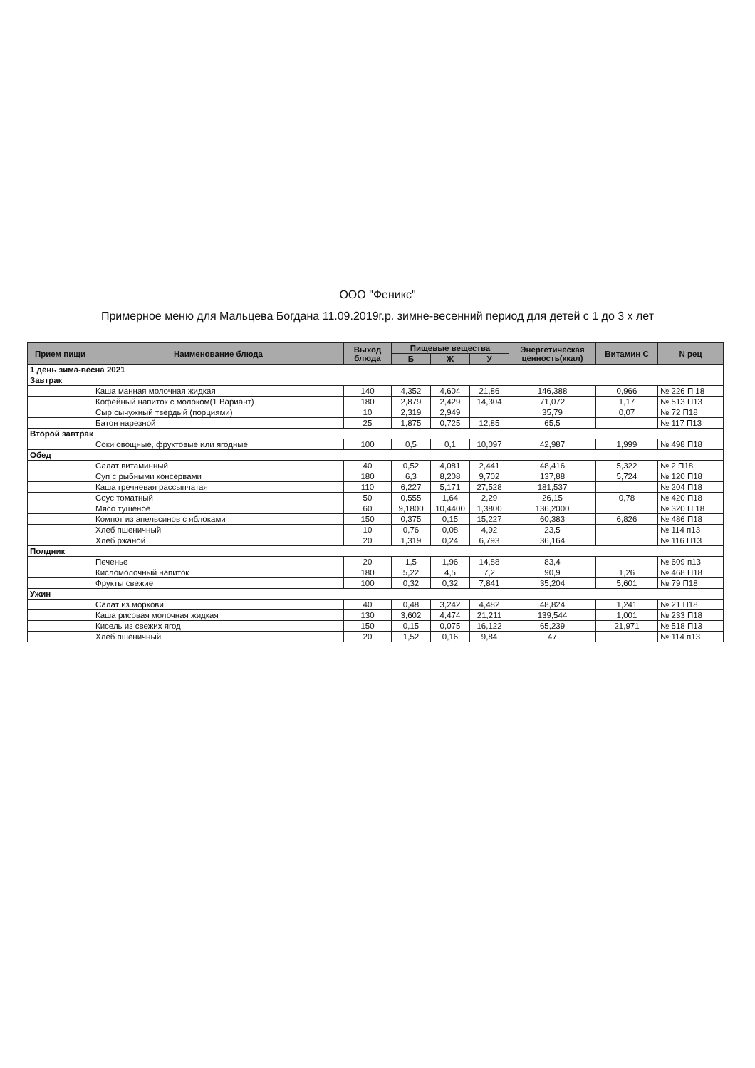ООО "Феникс"
Примерное меню для Мальцева Богдана 11.09.2019г.р. зимне-весенний период для детей с 1 до 3 х лет
| Прием пищи | Наименование блюда | Выход блюда | Пищевые вещества | | | Энергетическая ценность(ккал) | Витамин С | N рец |
| --- | --- | --- | --- | --- | --- | --- | --- | --- |
| | | | Б | Ж | У | | | |
| 1 день зима-весна 2021 | | | | | | | | |
| Завтрак | | | | | | | | |
| | Каша манная молочная жидкая | 140 | 4,352 | 4,604 | 21,86 | 146,388 | 0,966 | № 226 П 18 |
| | Кофейный напиток с молоком(1 Вариант) | 180 | 2,879 | 2,429 | 14,304 | 71,072 | 1,17 | № 513 П13 |
| | Сыр сычужный твердый (порциями) | 10 | 2,319 | 2,949 | | 35,79 | 0,07 | № 72 П18 |
| | Батон нарезной | 25 | 1,875 | 0,725 | 12,85 | 65,5 | | № 117 П13 |
| Второй завтрак | | | | | | | | |
| | Соки овощные, фруктовые или ягодные | 100 | 0,5 | 0,1 | 10,097 | 42,987 | 1,999 | № 498 П18 |
| Обед | | | | | | | | |
| | Салат витаминный | 40 | 0,52 | 4,081 | 2,441 | 48,416 | 5,322 | № 2 П18 |
| | Суп с рыбными консервами | 180 | 6,3 | 8,208 | 9,702 | 137,88 | 5,724 | № 120 П18 |
| | Каша гречневая рассыпчатая | 110 | 6,227 | 5,171 | 27,528 | 181,537 | | № 204 П18 |
| | Соус томатный | 50 | 0,555 | 1,64 | 2,29 | 26,15 | 0,78 | № 420 П18 |
| | Мясо тушеное | 60 | 9,1800 | 10,4400 | 1,3800 | 136,2000 | | № 320 П 18 |
| | Компот из апельсинов с яблоками | 150 | 0,375 | 0,15 | 15,227 | 60,383 | 6,826 | № 486 П18 |
| | Хлеб пшеничный | 10 | 0,76 | 0,08 | 4,92 | 23,5 | | № 114 п13 |
| | Хлеб ржаной | 20 | 1,319 | 0,24 | 6,793 | 36,164 | | № 116 П13 |
| Полдник | | | | | | | | |
| | Печенье | 20 | 1,5 | 1,96 | 14,88 | 83,4 | | № 609 п13 |
| | Кисломолочный напиток | 180 | 5,22 | 4,5 | 7,2 | 90,9 | 1,26 | № 468 П18 |
| | Фрукты свежие | 100 | 0,32 | 0,32 | 7,841 | 35,204 | 5,601 | № 79 П18 |
| Ужин | | | | | | | | |
| | Салат из моркови | 40 | 0,48 | 3,242 | 4,482 | 48,824 | 1,241 | № 21 П18 |
| | Каша рисовая молочная жидкая | 130 | 3,602 | 4,474 | 21,211 | 139,544 | 1,001 | № 233 П18 |
| | Кисель из свежих ягод | 150 | 0,15 | 0,075 | 16,122 | 65,239 | 21,971 | № 518 П13 |
| | Хлеб пшеничный | 20 | 1,52 | 0,16 | 9,84 | 47 | | № 114 п13 |